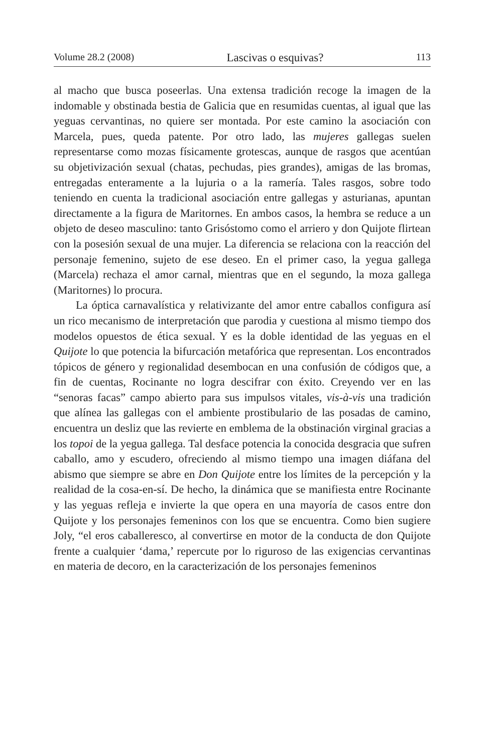Volume 28.2 (2008) Lascivas o esquivas? 113
al macho que busca poseerlas. Una extensa tradición recoge la imagen de la indomable y obstinada bestia de Galicia que en resumidas cuentas, al igual que las yeguas cervantinas, no quiere ser montada. Por este camino la asociación con Marcela, pues, queda patente. Por otro lado, las mujeres gallegas suelen representarse como mozas físicamente grotescas, aunque de rasgos que acentúan su objetivización sexual (chatas, pechudas, pies grandes), amigas de las bromas, entregadas enteramente a la lujuria o a la ramería. Tales rasgos, sobre todo teniendo en cuenta la tradicional asociación entre gallegas y asturianas, apuntan directamente a la figura de Maritornes. En ambos casos, la hembra se reduce a un objeto de deseo masculino: tanto Grisóstomo como el arriero y don Quijote flirtean con la posesión sexual de una mujer. La diferencia se relaciona con la reacción del personaje femenino, sujeto de ese deseo. En el primer caso, la yegua gallega (Marcela) rechaza el amor carnal, mientras que en el segundo, la moza gallega (Maritornes) lo procura.
La óptica carnavalística y relativizante del amor entre caballos configura así un rico mecanismo de interpretación que parodia y cuestiona al mismo tiempo dos modelos opuestos de ética sexual. Y es la doble identidad de las yeguas en el Quijote lo que potencia la bifurcación metafórica que representan. Los encontrados tópicos de género y regionalidad desembocan en una confusión de códigos que, a fin de cuentas, Rocinante no logra descifrar con éxito. Creyendo ver en las “senoras facas” campo abierto para sus impulsos vitales, vis-à-vis una tradición que alínea las gallegas con el ambiente prostibulario de las posadas de camino, encuentra un desliz que las revierte en emblema de la obstinación virginal gracias a los topoi de la yegua gallega. Tal desface potencia la conocida desgracia que sufren caballo, amo y escudero, ofreciendo al mismo tiempo una imagen diáfana del abismo que siempre se abre en Don Quijote entre los límites de la percepción y la realidad de la cosa-en-sí. De hecho, la dinámica que se manifiesta entre Rocinante y las yeguas refleja e invierte la que opera en una mayoría de casos entre don Quijote y los personajes femeninos con los que se encuentra. Como bien sugiere Joly, “el eros caballeresco, al convertirse en motor de la conducta de don Quijote frente a cualquier ‘dama,’ repercute por lo riguroso de las exigencias cervantinas en materia de decoro, en la caracterización de los personajes femeninos